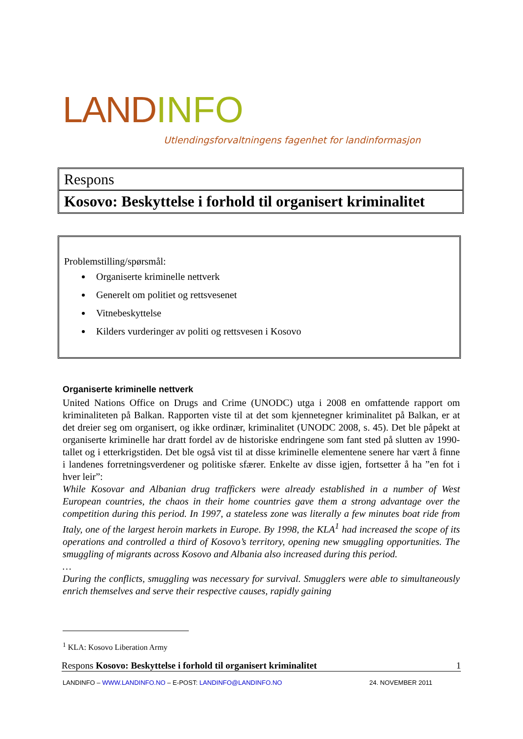LAND INFO
Utlendingsforvaltningens fagenhet for landinformasjon
Respons
Kosovo: Beskyttelse i forhold til organisert kriminalitet
Problemstilling/spørsmål:
Organiserte kriminelle nettverk
Generelt om politiet og rettsvesenet
Vitnebeskyttelse
Kilders vurderinger av politi og rettsvesen i Kosovo
Organiserte kriminelle nettverk
United Nations Office on Drugs and Crime (UNODC) utga i 2008 en omfattende rapport om kriminaliteten på Balkan. Rapporten viste til at det som kjennetegner kriminalitet på Balkan, er at det dreier seg om organisert, og ikke ordinær, kriminalitet (UNODC 2008, s. 45). Det ble påpekt at organiserte kriminelle har dratt fordel av de historiske endringene som fant sted på slutten av 1990-tallet og i etterkrigstiden. Det ble også vist til at disse kriminelle elementene senere har vært å finne i landenes forretningsverdener og politiske sfærer. Enkelte av disse igjen, fortsetter å ha ”en fot i hver leir”:
While Kosovar and Albanian drug traffickers were already established in a number of West European countries, the chaos in their home countries gave them a strong advantage over the competition during this period. In 1997, a stateless zone was literally a few minutes boat ride from Italy, one of the largest heroin markets in Europe. By 1998, the KLA<sup>1</sup> had increased the scope of its operations and controlled a third of Kosovo’s territory, opening new smuggling opportunities. The smuggling of migrants across Kosovo and Albania also increased during this period.
…
During the conflicts, smuggling was necessary for survival. Smugglers were able to simultaneously enrich themselves and serve their respective causes, rapidly gaining
<sup>1</sup> KLA: Kosovo Liberation Army
Respons Kosovo: Beskyttelse i forhold til organisert kriminalitet 1
LANDINFO – WWW.LANDINFO.NO – E-POST: LANDINFO@LANDINFO.NO 24. NOVEMBER 2011